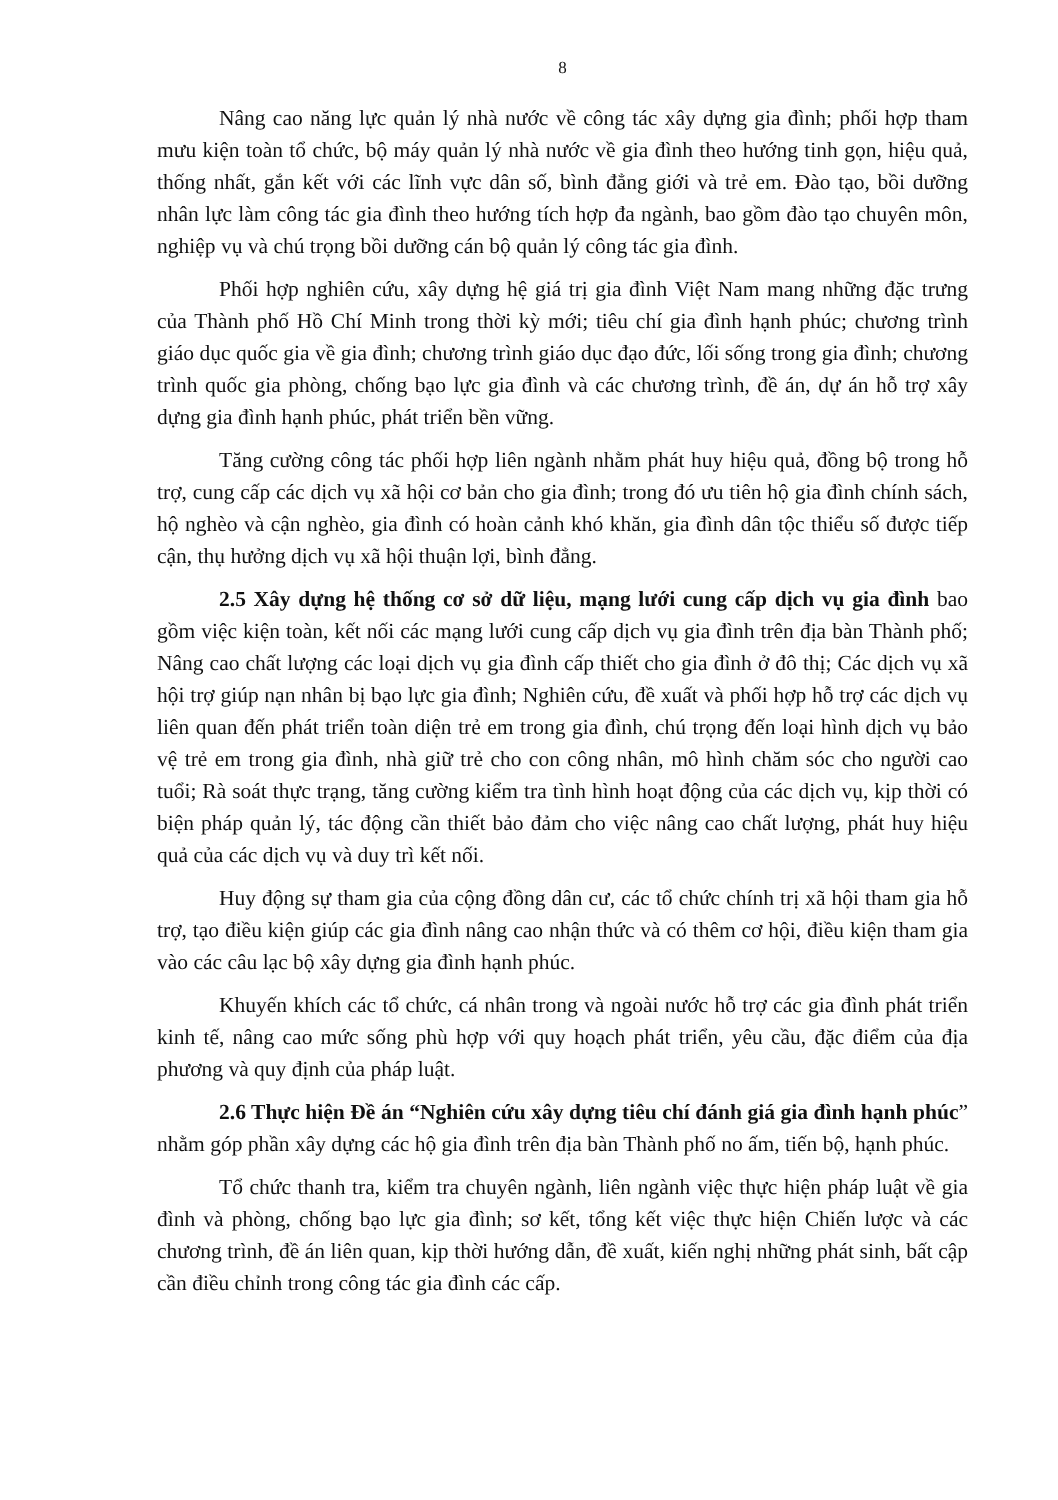8
Nâng cao năng lực quản lý nhà nước về công tác xây dựng gia đình; phối hợp tham mưu kiện toàn tổ chức, bộ máy quản lý nhà nước về gia đình theo hướng tinh gọn, hiệu quả, thống nhất, gắn kết với các lĩnh vực dân số, bình đẳng giới và trẻ em. Đào tạo, bồi dưỡng nhân lực làm công tác gia đình theo hướng tích hợp đa ngành, bao gồm đào tạo chuyên môn, nghiệp vụ và chú trọng bồi dưỡng cán bộ quản lý công tác gia đình.
Phối hợp nghiên cứu, xây dựng hệ giá trị gia đình Việt Nam mang những đặc trưng của Thành phố Hồ Chí Minh trong thời kỳ mới; tiêu chí gia đình hạnh phúc; chương trình giáo dục quốc gia về gia đình; chương trình giáo dục đạo đức, lối sống trong gia đình; chương trình quốc gia phòng, chống bạo lực gia đình và các chương trình, đề án, dự án hỗ trợ xây dựng gia đình hạnh phúc, phát triển bền vững.
Tăng cường công tác phối hợp liên ngành nhằm phát huy hiệu quả, đồng bộ trong hỗ trợ, cung cấp các dịch vụ xã hội cơ bản cho gia đình; trong đó ưu tiên hộ gia đình chính sách, hộ nghèo và cận nghèo, gia đình có hoàn cảnh khó khăn, gia đình dân tộc thiểu số được tiếp cận, thụ hưởng dịch vụ xã hội thuận lợi, bình đẳng.
2.5 Xây dựng hệ thống cơ sở dữ liệu, mạng lưới cung cấp dịch vụ gia đình bao gồm việc kiện toàn, kết nối các mạng lưới cung cấp dịch vụ gia đình trên địa bàn Thành phố; Nâng cao chất lượng các loại dịch vụ gia đình cấp thiết cho gia đình ở đô thị; Các dịch vụ xã hội trợ giúp nạn nhân bị bạo lực gia đình; Nghiên cứu, đề xuất và phối hợp hỗ trợ các dịch vụ liên quan đến phát triển toàn diện trẻ em trong gia đình, chú trọng đến loại hình dịch vụ bảo vệ trẻ em trong gia đình, nhà giữ trẻ cho con công nhân, mô hình chăm sóc cho người cao tuổi; Rà soát thực trạng, tăng cường kiểm tra tình hình hoạt động của các dịch vụ, kịp thời có biện pháp quản lý, tác động cần thiết bảo đảm cho việc nâng cao chất lượng, phát huy hiệu quả của các dịch vụ và duy trì kết nối.
Huy động sự tham gia của cộng đồng dân cư, các tổ chức chính trị xã hội tham gia hỗ trợ, tạo điều kiện giúp các gia đình nâng cao nhận thức và có thêm cơ hội, điều kiện tham gia vào các câu lạc bộ xây dựng gia đình hạnh phúc.
Khuyến khích các tổ chức, cá nhân trong và ngoài nước hỗ trợ các gia đình phát triển kinh tế, nâng cao mức sống phù hợp với quy hoạch phát triển, yêu cầu, đặc điểm của địa phương và quy định của pháp luật.
2.6 Thực hiện Đề án “Nghiên cứu xây dựng tiêu chí đánh giá gia đình hạnh phúc” nhằm góp phần xây dựng các hộ gia đình trên địa bàn Thành phố no ấm, tiến bộ, hạnh phúc.
Tổ chức thanh tra, kiểm tra chuyên ngành, liên ngành việc thực hiện pháp luật về gia đình và phòng, chống bạo lực gia đình; sơ kết, tổng kết việc thực hiện Chiến lược và các chương trình, đề án liên quan, kịp thời hướng dẫn, đề xuất, kiến nghị những phát sinh, bất cập cần điều chỉnh trong công tác gia đình các cấp.